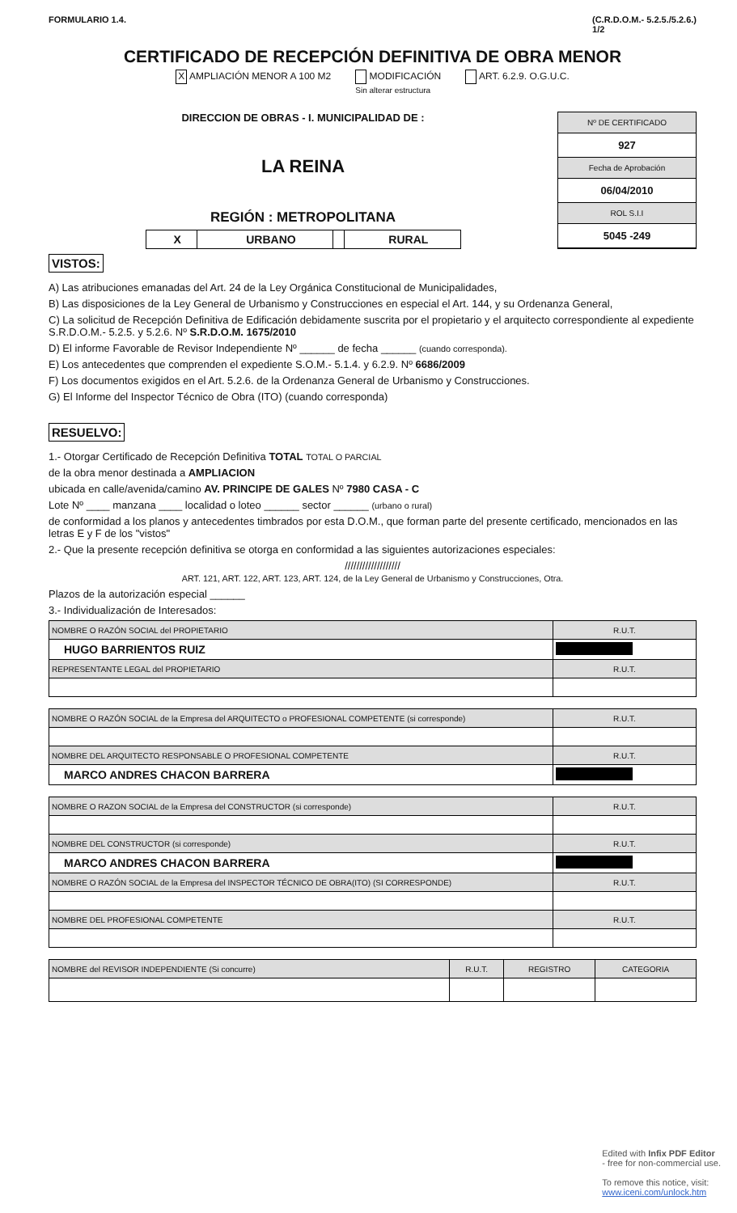FORMULARIO 1.4. (C.R.D.O.M.- 5.2.5./5.2.6.)
1/2
CERTIFICADO DE RECEPCIÓN DEFINITIVA DE OBRA MENOR
X AMPLIACIÓN MENOR A 100 M2 MODIFICACIÓN
Sin alterar estructura ART. 6.2.9. O.G.U.C.
DIRECCION DE OBRAS - I. MUNICIPALIDAD DE :
LA REINA
REGIÓN : METROPOLITANA
| X | URBANO | | RURAL |
Nº DE CERTIFICADO
927
Fecha de Aprobación
06/04/2010
ROL S.I.I
5045 -249
VISTOS:
A) Las atribuciones emanadas del Art. 24 de la Ley Orgánica Constitucional de Municipalidades,
B) Las disposiciones de la Ley General de Urbanismo y Construcciones en especial el Art. 144, y su Ordenanza General,
C) La solicitud de Recepción Definitiva de Edificación debidamente suscrita por el propietario y el arquitecto correspondiente al expediente S.R.D.O.M.- 5.2.5. y 5.2.6. Nº S.R.D.O.M. 1675/2010
D) El informe Favorable de Revisor Independiente Nº ______ de fecha ______ (cuando corresponda).
E) Los antecedentes que comprenden el expediente S.O.M.- 5.1.4. y 6.2.9. Nº 6686/2009
F) Los documentos exigidos en el Art. 5.2.6. de la Ordenanza General de Urbanismo y Construcciones.
G) El Informe del Inspector Técnico de Obra (ITO) (cuando corresponda)
RESUELVO:
1.- Otorgar Certificado de Recepción Definitiva TOTAL TOTAL O PARCIAL
de la obra menor destinada a AMPLIACION
ubicada en calle/avenida/camino AV. PRINCIPE DE GALES Nº 7980 CASA - C
Lote Nº ____ manzana ____ localidad o loteo ______ sector ______ (urbano o rural)
de conformidad a los planos y antecedentes timbrados por esta D.O.M., que forman parte del presente certificado, mencionados en las letras E y F de los "vistos"
2.- Que la presente recepción definitiva se otorga en conformidad a las siguientes autorizaciones especiales:
///////////////////
ART. 121, ART. 122, ART. 123, ART. 124, de la Ley General de Urbanismo y Construcciones, Otra.
Plazos de la autorización especial ______
3.- Individualización de Interesados:
| NOMBRE O RAZÓN SOCIAL del PROPIETARIO | R.U.T. |
| HUGO BARRIENTOS RUIZ | |
| REPRESENTANTE LEGAL del PROPIETARIO | R.U.T. |
| NOMBRE O RAZÓN SOCIAL de la Empresa del ARQUITECTO o PROFESIONAL COMPETENTE (si corresponde) | R.U.T. |
| NOMBRE DEL ARQUITECTO RESPONSABLE O PROFESIONAL COMPETENTE | R.U.T. |
| MARCO ANDRES CHACON BARRERA | |
| NOMBRE O RAZON SOCIAL de la Empresa del CONSTRUCTOR (si corresponde) | R.U.T. |
| NOMBRE DEL CONSTRUCTOR (si corresponde) | R.U.T. |
| MARCO ANDRES CHACON BARRERA | |
| NOMBRE O RAZÓN SOCIAL de la Empresa del INSPECTOR TÉCNICO DE OBRA(ITO) (SI CORRESPONDE) | R.U.T. |
| NOMBRE DEL PROFESIONAL COMPETENTE | R.U.T. |
| NOMBRE del REVISOR INDEPENDIENTE (Si concurre) | R.U.T. | REGISTRO | CATEGORIA |
Edited with Infix PDF Editor
- free for non-commercial use.
To remove this notice, visit:
www.iceni.com/unlock.htm